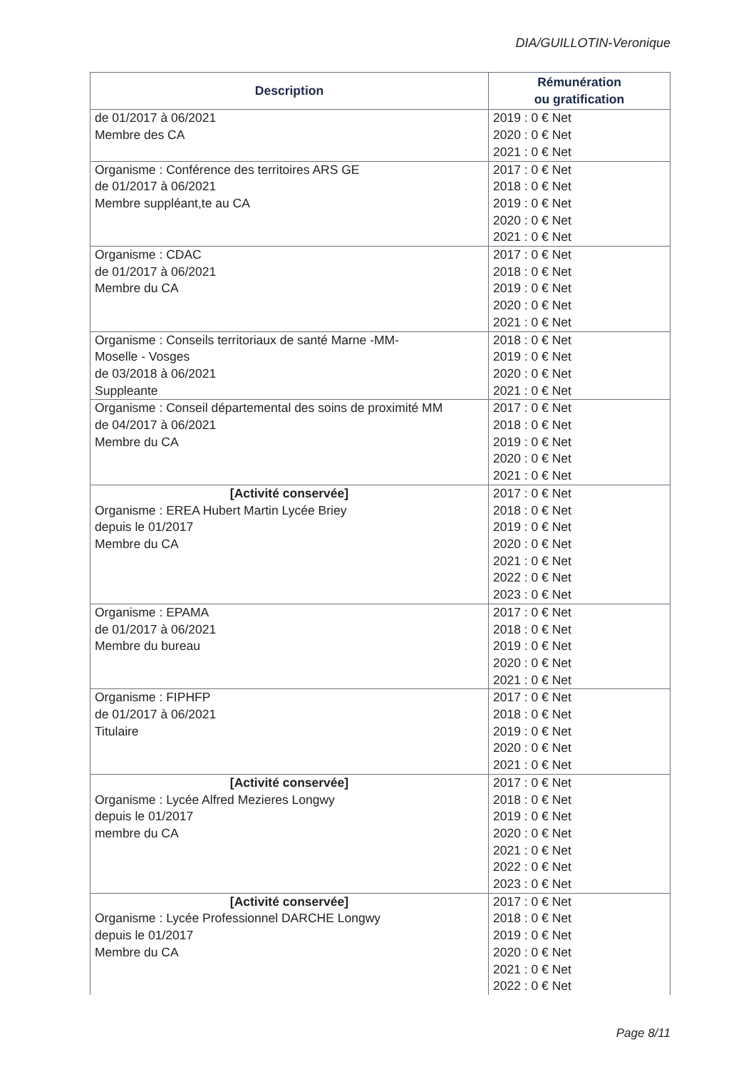DIA/GUILLOTIN-Veronique
| Description | Rémunération ou gratification |
| --- | --- |
| de 01/2017 à 06/2021 Membre des CA | 2019 : 0 € Net 2020 : 0 € Net 2021 : 0 € Net |
| Organisme : Conférence des territoires ARS GE de 01/2017 à 06/2021 Membre suppléant,te au CA | 2017 : 0 € Net 2018 : 0 € Net 2019 : 0 € Net 2020 : 0 € Net 2021 : 0 € Net |
| Organisme : CDAC de 01/2017 à 06/2021 Membre du CA | 2017 : 0 € Net 2018 : 0 € Net 2019 : 0 € Net 2020 : 0 € Net 2021 : 0 € Net |
| Organisme : Conseils territoriaux de santé Marne -MM- Moselle - Vosges de 03/2018 à 06/2021 Suppleante | 2018 : 0 € Net 2019 : 0 € Net 2020 : 0 € Net 2021 : 0 € Net |
| Organisme : Conseil départemental des soins de proximité MM de 04/2017 à 06/2021 Membre du CA | 2017 : 0 € Net 2018 : 0 € Net 2019 : 0 € Net 2020 : 0 € Net 2021 : 0 € Net |
| [Activité conservée] Organisme : EREA Hubert Martin Lycée Briey depuis le 01/2017 Membre du CA | 2017 : 0 € Net 2018 : 0 € Net 2019 : 0 € Net 2020 : 0 € Net 2021 : 0 € Net 2022 : 0 € Net 2023 : 0 € Net |
| Organisme : EPAMA de 01/2017 à 06/2021 Membre du bureau | 2017 : 0 € Net 2018 : 0 € Net 2019 : 0 € Net 2020 : 0 € Net 2021 : 0 € Net |
| Organisme : FIPHFP de 01/2017 à 06/2021 Titulaire | 2017 : 0 € Net 2018 : 0 € Net 2019 : 0 € Net 2020 : 0 € Net 2021 : 0 € Net |
| [Activité conservée] Organisme : Lycée Alfred Mezieres Longwy depuis le 01/2017 membre du CA | 2017 : 0 € Net 2018 : 0 € Net 2019 : 0 € Net 2020 : 0 € Net 2021 : 0 € Net 2022 : 0 € Net 2023 : 0 € Net |
| [Activité conservée] Organisme : Lycée Professionnel DARCHE Longwy depuis le 01/2017 Membre du CA | 2017 : 0 € Net 2018 : 0 € Net 2019 : 0 € Net 2020 : 0 € Net 2021 : 0 € Net 2022 : 0 € Net |
Page 8/11